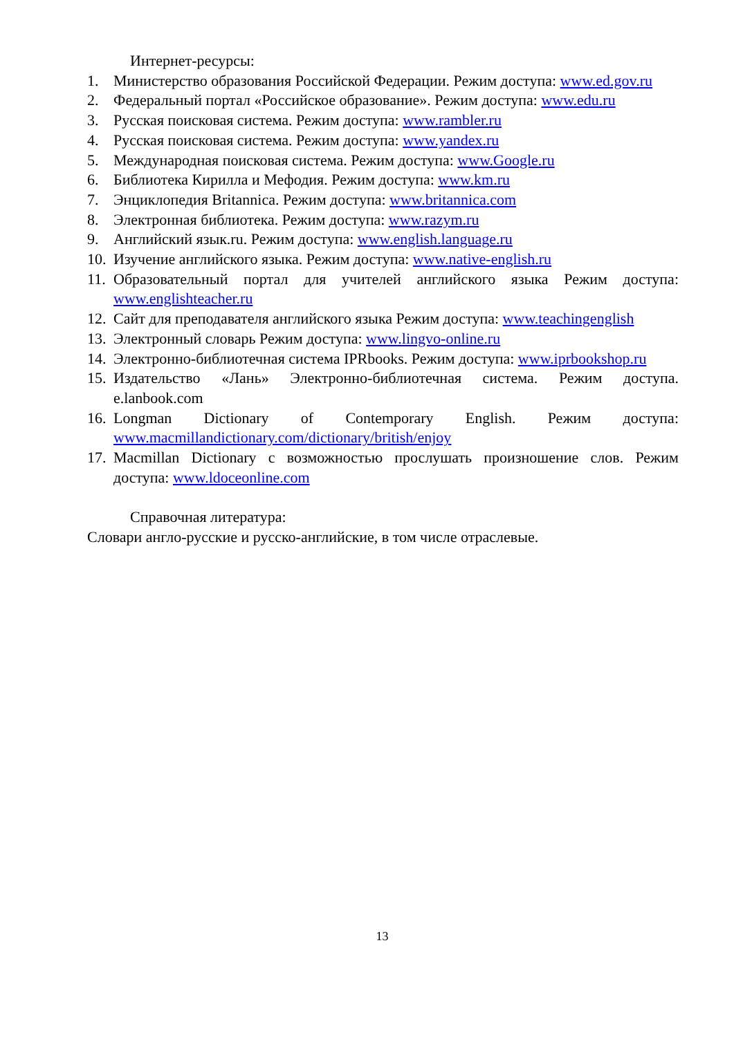Интернет-ресурсы:
1. Министерство образования Российской Федерации. Режим доступа: www.ed.gov.ru
2. Федеральный портал «Российское образование». Режим доступа: www.edu.ru
3. Русская поисковая система. Режим доступа: www.rambler.ru
4. Русская поисковая система. Режим доступа: www.yandex.ru
5. Международная поисковая система. Режим доступа: www.Google.ru
6. Библиотека Кирилла и Мефодия. Режим доступа: www.km.ru
7. Энциклопедия Britannica. Режим доступа: www.britannica.com
8. Электронная библиотека. Режим доступа: www.razym.ru
9. Английский язык.ru. Режим доступа: www.english.language.ru
10. Изучение английского языка. Режим доступа: www.native-english.ru
11. Образовательный портал для учителей английского языка Режим доступа: www.englishteacher.ru
12. Сайт для преподавателя английского языка Режим доступа: www.teachingenglish
13. Электронный словарь Режим доступа: www.lingvo-online.ru
14. Электронно-библиотечная система IPRbooks. Режим доступа: www.iprbookshop.ru
15. Издательство «Лань» Электронно-библиотечная система. Режим доступа. e.lanbook.com
16. Longman Dictionary of Contemporary English. Режим доступа: www.macmillandictionary.com/dictionary/british/enjoy
17. Macmillan Dictionary с возможностью прослушать произношение слов. Режим доступа: www.ldoceonline.com
Справочная литература:
Словари англо-русские и русско-английские, в том числе отраслевые.
13